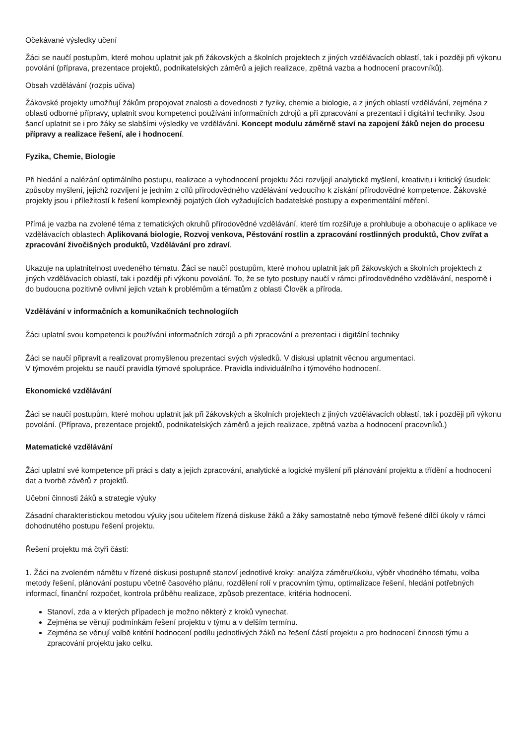Očekávané výsledky učení
Žáci se naučí postupům, které mohou uplatnit jak při žákovských a školních projektech z jiných vzdělávacích oblastí, tak i později při výkonu povolání (příprava, prezentace projektů, podnikatelských záměrů a jejich realizace, zpětná vazba a hodnocení pracovníků).
Obsah vzdělávání (rozpis učiva)
Žákovské projekty umožňují žákům propojovat znalosti a dovednosti z fyziky, chemie a biologie, a z jiných oblastí vzdělávání, zejména z oblasti odborné přípravy, uplatnit svou kompetenci používání informačních zdrojů a při zpracování a prezentaci i digitální techniky. Jsou šancí uplatnit se i pro žáky se slabšími výsledky ve vzdělávání. Koncept modulu záměrně staví na zapojení žáků nejen do procesu přípravy a realizace řešení, ale i hodnocení.
Fyzika, Chemie, Biologie
Při hledání a nalézání optimálního postupu, realizace a vyhodnocení projektu žáci rozvíjejí analytické myšlení, kreativitu i kritický úsudek; způsoby myšlení, jejichž rozvíjení je jedním z cílů přírodovědného vzdělávání vedoucího k získání přírodovědné kompetence. Žákovské projekty jsou i příležitostí k řešení komplexněji pojatých úloh vyžadujících badatelské postupy a experimentální měření.
Přímá je vazba na zvolené téma z tematických okruhů přírodovědné vzdělávání, které tím rozšiřuje a prohlubuje a obohacuje o aplikace ve vzdělávacích oblastech Aplikovaná biologie, Rozvoj venkova, Pěstování rostlin a zpracování rostlinných produktů, Chov zvířat a zpracování živočišných produktů, Vzdělávání pro zdraví.
Ukazuje na uplatnitelnost uvedeného tématu. Žáci se naučí postupům, které mohou uplatnit jak při žákovských a školních projektech z jiných vzdělávacích oblastí, tak i později při výkonu povolání. To, že se tyto postupy naučí v rámci přírodovědného vzdělávání, nesporně i do budoucna pozitivně ovlivní jejich vztah k problémům a tématům z oblasti Člověk a příroda.
Vzdělávání v informačních a komunikačních technologiích
Žáci uplatní svou kompetenci k používání informačních zdrojů a při zpracování a prezentaci i digitální techniky
Žáci se naučí připravit a realizovat promyšlenou prezentaci svých výsledků. V diskusi uplatnit věcnou argumentaci.
V týmovém projektu se naučí pravidla týmové spolupráce. Pravidla individuálního i týmového hodnocení.
Ekonomické vzdělávání
Žáci se naučí postupům, které mohou uplatnit jak při žákovských a školních projektech z jiných vzdělávacích oblastí, tak i později při výkonu povolání. (Příprava, prezentace projektů, podnikatelských záměrů a jejich realizace, zpětná vazba a hodnocení pracovníků.)
Matematické vzdělávání
Žáci uplatní své kompetence při práci s daty a jejich zpracování, analytické a logické myšlení při plánování projektu a třídění a hodnocení dat a tvorbě závěrů z projektů.
Učební činnosti žáků a strategie výuky
Zásadní charakteristickou metodou výuky jsou učitelem řízená diskuse žáků a žáky samostatně nebo týmově řešené dílčí úkoly v rámci dohodnutého postupu řešení projektu.
Řešení projektu má čtyři části:
1. Žáci na zvoleném námětu v řízené diskusi postupně stanoví jednotlivé kroky: analýza záměru/úkolu, výběr vhodného tématu, volba metody řešení, plánování postupu včetně časového plánu, rozdělení rolí v pracovním týmu, optimalizace řešení, hledání potřebných informací, finanční rozpočet, kontrola průběhu realizace, způsob prezentace, kritéria hodnocení.
Stanoví, zda a v kterých případech je možno některý z kroků vynechat.
Zejména se věnují podmínkám řešení projektu v týmu a v delším termínu.
Zejména se věnují volbě kritérií hodnocení podílu jednotlivých žáků na řešení částí projektu a pro hodnocení činnosti týmu a zpracování projektu jako celku.